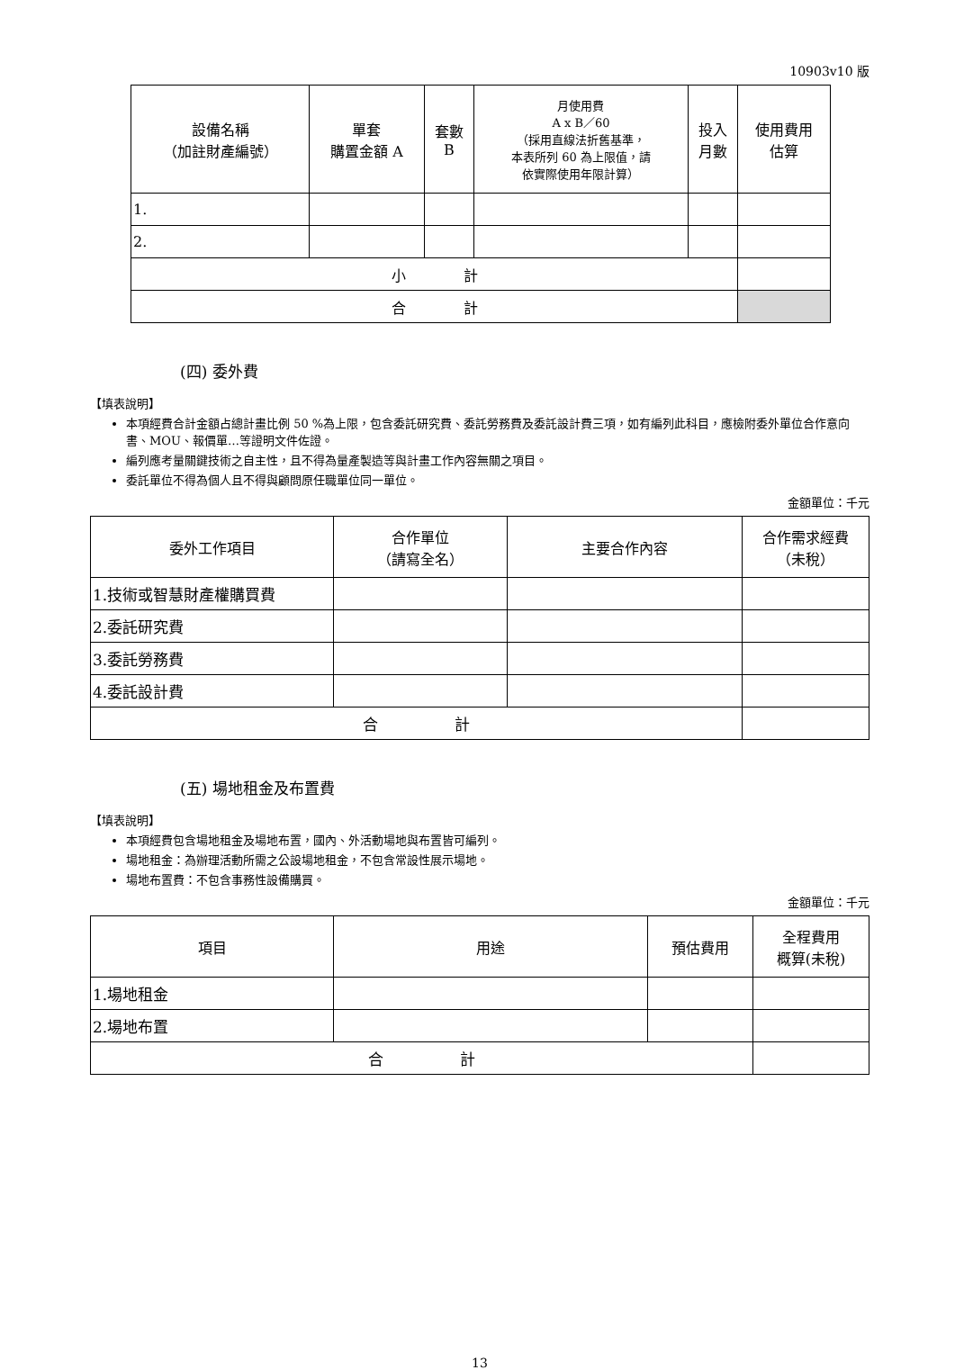10903v10 版
| 設備名稱 （加註財產編號） | 單套 購置金額 A | 套數 B | 月使用費 A x B／60 （採用直線法折舊基準， 本表所列 60 為上限值，請 依實際使用年限計算） | 投入 月數 | 使用費用 估算 |
| --- | --- | --- | --- | --- | --- |
| 1. | | | | | |
| 2. | | | | | |
| 小 計 | | | | | |
| 合 計 | | | | | |
(四) 委外費
【填表說明】
本項經費合計金額占總計畫比例 50 %為上限，包含委託研究費、委託勞務費及委託設計費三項，如有編列此科目，應檢附委外單位合作意向書、MOU、報價單…等證明文件佐證。
編列應考量關鍵技術之自主性，且不得為量產製造等與計畫工作內容無關之項目。
委託單位不得為個人且不得與顧問原任職單位同一單位。
金額單位：千元
| 委外工作項目 | 合作單位 （請寫全名） | 主要合作內容 | 合作需求經費 （未稅） |
| --- | --- | --- | --- |
| 1.技術或智慧財產權購買費 | | | |
| 2.委託研究費 | | | |
| 3.委託勞務費 | | | |
| 4.委託設計費 | | | |
| 合 計 | | | |
(五) 場地租金及布置費
【填表說明】
本項經費包含場地租金及場地布置，國內、外活動場地與布置皆可編列。
場地租金：為辦理活動所需之公設場地租金，不包含常設性展示場地。
場地布置費：不包含事務性設備購買。
金額單位：千元
| 項目 | 用途 | 預估費用 | 全程費用 概算(未稅) |
| --- | --- | --- | --- |
| 1.場地租金 | | | |
| 2.場地布置 | | | |
| 合 計 | | | |
13